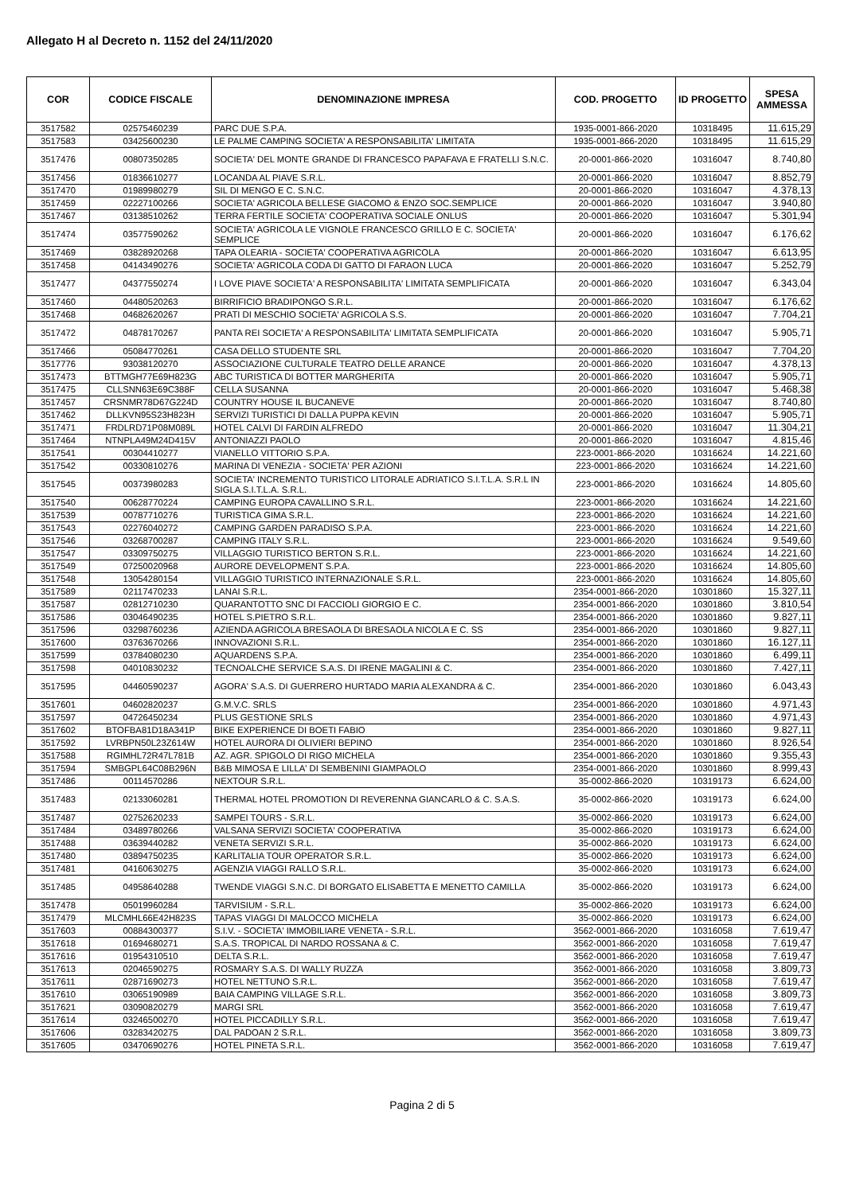Allegato H al Decreto n. 1152 del 24/11/2020
| COR | CODICE FISCALE | DENOMINAZIONE IMPRESA | COD. PROGETTO | ID PROGETTO | SPESA AMMESSA |
| --- | --- | --- | --- | --- | --- |
| 3517582 | 02575460239 | PARC DUE S.P.A. | 1935-0001-866-2020 | 10318495 | 11.615,29 |
| 3517583 | 03425600230 | LE PALME CAMPING SOCIETA' A RESPONSABILITA' LIMITATA | 1935-0001-866-2020 | 10318495 | 11.615,29 |
| 3517476 | 00807350285 | SOCIETA' DEL MONTE GRANDE DI FRANCESCO PAPAFAVA E FRATELLI S.N.C. | 20-0001-866-2020 | 10316047 | 8.740,80 |
| 3517456 | 01836610277 | LOCANDA AL PIAVE S.R.L. | 20-0001-866-2020 | 10316047 | 8.852,79 |
| 3517470 | 01989980279 | SIL DI MENGO E C. S.N.C. | 20-0001-866-2020 | 10316047 | 4.378,13 |
| 3517459 | 02227100266 | SOCIETA' AGRICOLA BELLESE GIACOMO & ENZO SOC.SEMPLICE | 20-0001-866-2020 | 10316047 | 3.940,80 |
| 3517467 | 03138510262 | TERRA FERTILE SOCIETA' COOPERATIVA SOCIALE ONLUS | 20-0001-866-2020 | 10316047 | 5.301,94 |
| 3517474 | 03577590262 | SOCIETA' AGRICOLA LE VIGNOLE FRANCESCO GRILLO E C. SOCIETA' SEMPLICE | 20-0001-866-2020 | 10316047 | 6.176,62 |
| 3517469 | 03828920268 | TAPA OLEARIA - SOCIETA' COOPERATIVA AGRICOLA | 20-0001-866-2020 | 10316047 | 6.613,95 |
| 3517458 | 04143490276 | SOCIETA' AGRICOLA CODA DI GATTO DI FARAON LUCA | 20-0001-866-2020 | 10316047 | 5.252,79 |
| 3517477 | 04377550274 | I LOVE PIAVE SOCIETA' A RESPONSABILITA' LIMITATA SEMPLIFICATA | 20-0001-866-2020 | 10316047 | 6.343,04 |
| 3517460 | 04480520263 | BIRRIFICIO BRADIPONGO S.R.L. | 20-0001-866-2020 | 10316047 | 6.176,62 |
| 3517468 | 04682620267 | PRATI DI MESCHIO SOCIETA' AGRICOLA S.S. | 20-0001-866-2020 | 10316047 | 7.704,21 |
| 3517472 | 04878170267 | PANTA REI SOCIETA' A RESPONSABILITA' LIMITATA SEMPLIFICATA | 20-0001-866-2020 | 10316047 | 5.905,71 |
| 3517466 | 05084770261 | CASA DELLO STUDENTE SRL | 20-0001-866-2020 | 10316047 | 7.704,20 |
| 3517776 | 93038120270 | ASSOCIAZIONE CULTURALE TEATRO DELLE ARANCE | 20-0001-866-2020 | 10316047 | 4.378,13 |
| 3517473 | BTTMGH77E69H823G | ABC TURISTICA DI BOTTER MARGHERITA | 20-0001-866-2020 | 10316047 | 5.905,71 |
| 3517475 | CLLSNN63E69C388F | CELLA SUSANNA | 20-0001-866-2020 | 10316047 | 5.468,38 |
| 3517457 | CRSNMR78D67G224D | COUNTRY HOUSE IL BUCANEVE | 20-0001-866-2020 | 10316047 | 8.740,80 |
| 3517462 | DLLKVN95S23H823H | SERVIZI TURISTICI DI DALLA PUPPA KEVIN | 20-0001-866-2020 | 10316047 | 5.905,71 |
| 3517471 | FRDLRD71P08M089L | HOTEL CALVI DI FARDIN ALFREDO | 20-0001-866-2020 | 10316047 | 11.304,21 |
| 3517464 | NTNPLA49M24D415V | ANTONIAZZI PAOLO | 20-0001-866-2020 | 10316047 | 4.815,46 |
| 3517541 | 00304410277 | VIANELLO VITTORIO S.P.A. | 223-0001-866-2020 | 10316624 | 14.221,60 |
| 3517542 | 00330810276 | MARINA DI VENEZIA - SOCIETA' PER AZIONI | 223-0001-866-2020 | 10316624 | 14.221,60 |
| 3517545 | 00373980283 | SOCIETA' INCREMENTO TURISTICO LITORALE ADRIATICO S.I.T.L.A. S.R.L IN SIGLA S.I.T.L.A. S.R.L. | 223-0001-866-2020 | 10316624 | 14.805,60 |
| 3517540 | 00628770224 | CAMPING EUROPA CAVALLINO S.R.L. | 223-0001-866-2020 | 10316624 | 14.221,60 |
| 3517539 | 00787710276 | TURISTICA GIMA S.R.L. | 223-0001-866-2020 | 10316624 | 14.221,60 |
| 3517543 | 02276040272 | CAMPING GARDEN PARADISO S.P.A. | 223-0001-866-2020 | 10316624 | 14.221,60 |
| 3517546 | 03268700287 | CAMPING ITALY S.R.L. | 223-0001-866-2020 | 10316624 | 9.549,60 |
| 3517547 | 03309750275 | VILLAGGIO TURISTICO BERTON S.R.L. | 223-0001-866-2020 | 10316624 | 14.221,60 |
| 3517549 | 07250020968 | AURORE DEVELOPMENT S.P.A. | 223-0001-866-2020 | 10316624 | 14.805,60 |
| 3517548 | 13054280154 | VILLAGGIO TURISTICO INTERNAZIONALE S.R.L. | 223-0001-866-2020 | 10316624 | 14.805,60 |
| 3517589 | 02117470233 | LANAI S.R.L. | 2354-0001-866-2020 | 10301860 | 15.327,11 |
| 3517587 | 02812710230 | QUARANTOTTO SNC DI FACCIOLI GIORGIO E C. | 2354-0001-866-2020 | 10301860 | 3.810,54 |
| 3517586 | 03046490235 | HOTEL S.PIETRO S.R.L. | 2354-0001-866-2020 | 10301860 | 9.827,11 |
| 3517596 | 03298760236 | AZIENDA AGRICOLA BRESAOLA DI BRESAOLA NICOLA E C. SS | 2354-0001-866-2020 | 10301860 | 9.827,11 |
| 3517600 | 03763670266 | INNOVAZIONI S.R.L. | 2354-0001-866-2020 | 10301860 | 16.127,11 |
| 3517599 | 03784080230 | AQUARDENS S.P.A. | 2354-0001-866-2020 | 10301860 | 6.499,11 |
| 3517598 | 04010830232 | TECNOALCHE SERVICE S.A.S. DI IRENE MAGALINI & C. | 2354-0001-866-2020 | 10301860 | 7.427,11 |
| 3517595 | 04460590237 | AGORA' S.A.S. DI GUERRERO HURTADO MARIA ALEXANDRA & C. | 2354-0001-866-2020 | 10301860 | 6.043,43 |
| 3517601 | 04602820237 | G.M.V.C. SRLS | 2354-0001-866-2020 | 10301860 | 4.971,43 |
| 3517597 | 04726450234 | PLUS GESTIONE SRLS | 2354-0001-866-2020 | 10301860 | 4.971,43 |
| 3517602 | BTOFBA81D18A341P | BIKE EXPERIENCE DI BOETI FABIO | 2354-0001-866-2020 | 10301860 | 9.827,11 |
| 3517592 | LVRBPN50L23Z614W | HOTEL AURORA DI OLIVIERI BEPINO | 2354-0001-866-2020 | 10301860 | 8.926,54 |
| 3517588 | RGIMHL72R47L781B | AZ. AGR. SPIGOLO DI RIGO MICHELA | 2354-0001-866-2020 | 10301860 | 9.355,43 |
| 3517594 | SMBGPL64C08B296N | B&B MIMOSA E LILLA' DI SEMBENINI GIAMPAOLO | 2354-0001-866-2020 | 10301860 | 8.999,43 |
| 3517486 | 00114570286 | NEXTOUR S.R.L. | 35-0002-866-2020 | 10319173 | 6.624,00 |
| 3517483 | 02133060281 | THERMAL HOTEL PROMOTION DI REVERENNA GIANCARLO & C. S.A.S. | 35-0002-866-2020 | 10319173 | 6.624,00 |
| 3517487 | 02752620233 | SAMPEI TOURS - S.R.L. | 35-0002-866-2020 | 10319173 | 6.624,00 |
| 3517484 | 03489780266 | VALSANA SERVIZI SOCIETA' COOPERATIVA | 35-0002-866-2020 | 10319173 | 6.624,00 |
| 3517488 | 03639440282 | VENETA SERVIZI S.R.L. | 35-0002-866-2020 | 10319173 | 6.624,00 |
| 3517480 | 03894750235 | KARLITALIA TOUR OPERATOR S.R.L. | 35-0002-866-2020 | 10319173 | 6.624,00 |
| 3517481 | 04160630275 | AGENZIA VIAGGI RALLO S.R.L. | 35-0002-866-2020 | 10319173 | 6.624,00 |
| 3517485 | 04958640288 | TWENDE VIAGGI S.N.C. DI BORGATO ELISABETTA E MENETTO CAMILLA | 35-0002-866-2020 | 10319173 | 6.624,00 |
| 3517478 | 05019960284 | TARVISIUM - S.R.L. | 35-0002-866-2020 | 10319173 | 6.624,00 |
| 3517479 | MLCMHL66E42H823S | TAPAS VIAGGI DI MALOCCO MICHELA | 35-0002-866-2020 | 10319173 | 6.624,00 |
| 3517603 | 00884300377 | S.I.V. - SOCIETA' IMMOBILIARE VENETA - S.R.L. | 3562-0001-866-2020 | 10316058 | 7.619,47 |
| 3517618 | 01694680271 | S.A.S. TROPICAL DI NARDO ROSSANA & C. | 3562-0001-866-2020 | 10316058 | 7.619,47 |
| 3517616 | 01954310510 | DELTA S.R.L. | 3562-0001-866-2020 | 10316058 | 7.619,47 |
| 3517613 | 02046590275 | ROSMARY S.A.S. DI WALLY RUZZA | 3562-0001-866-2020 | 10316058 | 3.809,73 |
| 3517611 | 02871690273 | HOTEL NETTUNO S.R.L. | 3562-0001-866-2020 | 10316058 | 7.619,47 |
| 3517610 | 03065190989 | BAIA CAMPING VILLAGE S.R.L. | 3562-0001-866-2020 | 10316058 | 3.809,73 |
| 3517621 | 03090820279 | MARGI SRL | 3562-0001-866-2020 | 10316058 | 7.619,47 |
| 3517614 | 03246500270 | HOTEL PICCADILLY S.R.L. | 3562-0001-866-2020 | 10316058 | 7.619,47 |
| 3517606 | 03283420275 | DAL PADOAN 2 S.R.L. | 3562-0001-866-2020 | 10316058 | 3.809,73 |
| 3517605 | 03470690276 | HOTEL PINETA S.R.L. | 3562-0001-866-2020 | 10316058 | 7.619,47 |
Pagina 2 di 5